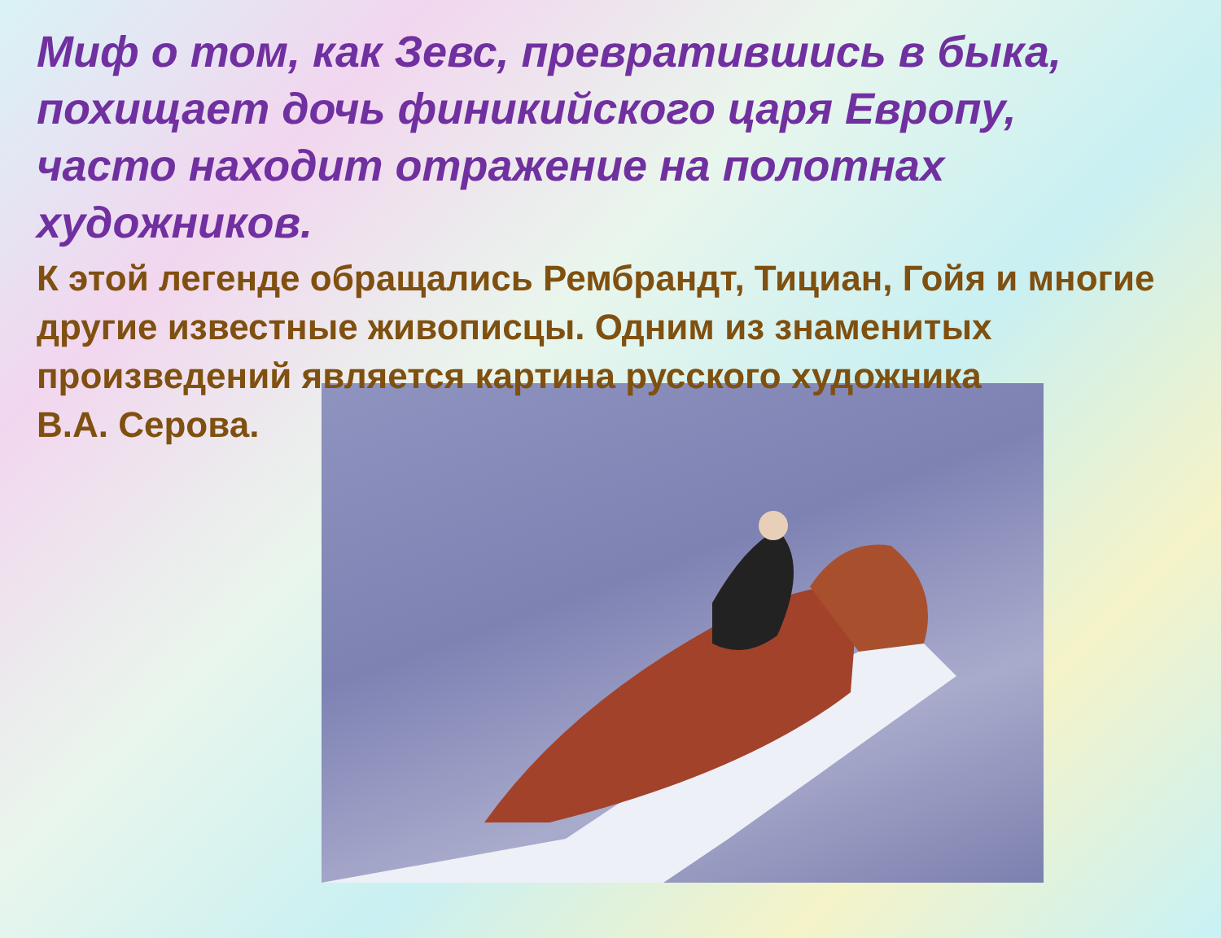Миф о том, как Зевс, превратившись в быка, похищает дочь финикийского царя Европу, часто находит отражение на полотнах художников.
К этой легенде обращались Рембрандт, Тициан, Гойя и многие другие известные живописцы. Одним из знаменитых произведений является картина русского художника
В.А. Серова.